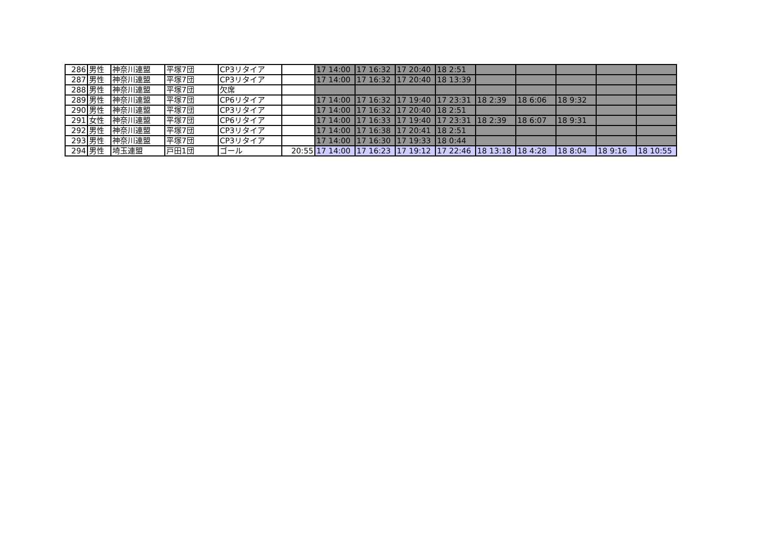| 286 | 男性 | 神奈川連盟 | 平塚7団 | CP3リタイア | | 17 14:00 | 17 16:32 | 17 20:40 | 18 2:51 | | | | | |
| 287 | 男性 | 神奈川連盟 | 平塚7団 | CP3リタイア | | 17 14:00 | 17 16:32 | 17 20:40 | 18 13:39 | | | | | |
| 288 | 男性 | 神奈川連盟 | 平塚7団 | 欠席 | | | | | | | | | | |
| 289 | 男性 | 神奈川連盟 | 平塚7団 | CP6リタイア | | 17 14:00 | 17 16:32 | 17 19:40 | 17 23:31 | 18 2:39 | 18 6:06 | 18 9:32 | | |
| 290 | 男性 | 神奈川連盟 | 平塚7団 | CP3リタイア | | 17 14:00 | 17 16:32 | 17 20:40 | 18 2:51 | | | | | |
| 291 | 女性 | 神奈川連盟 | 平塚7団 | CP6リタイア | | 17 14:00 | 17 16:33 | 17 19:40 | 17 23:31 | 18 2:39 | 18 6:07 | 18 9:31 | | |
| 292 | 男性 | 神奈川連盟 | 平塚7団 | CP3リタイア | | 17 14:00 | 17 16:38 | 17 20:41 | 18 2:51 | | | | | |
| 293 | 男性 | 神奈川連盟 | 平塚7団 | CP3リタイア | | 17 14:00 | 17 16:30 | 17 19:33 | 18 0:44 | | | | | |
| 294 | 男性 | 埼玉連盟 | 戸田1団 | ゴール | 20:55 | 17 14:00 | 17 16:23 | 17 19:12 | 17 22:46 | 18 13:18 | 18 4:28 | 18 8:04 | 18 9:16 | 18 10:55 |